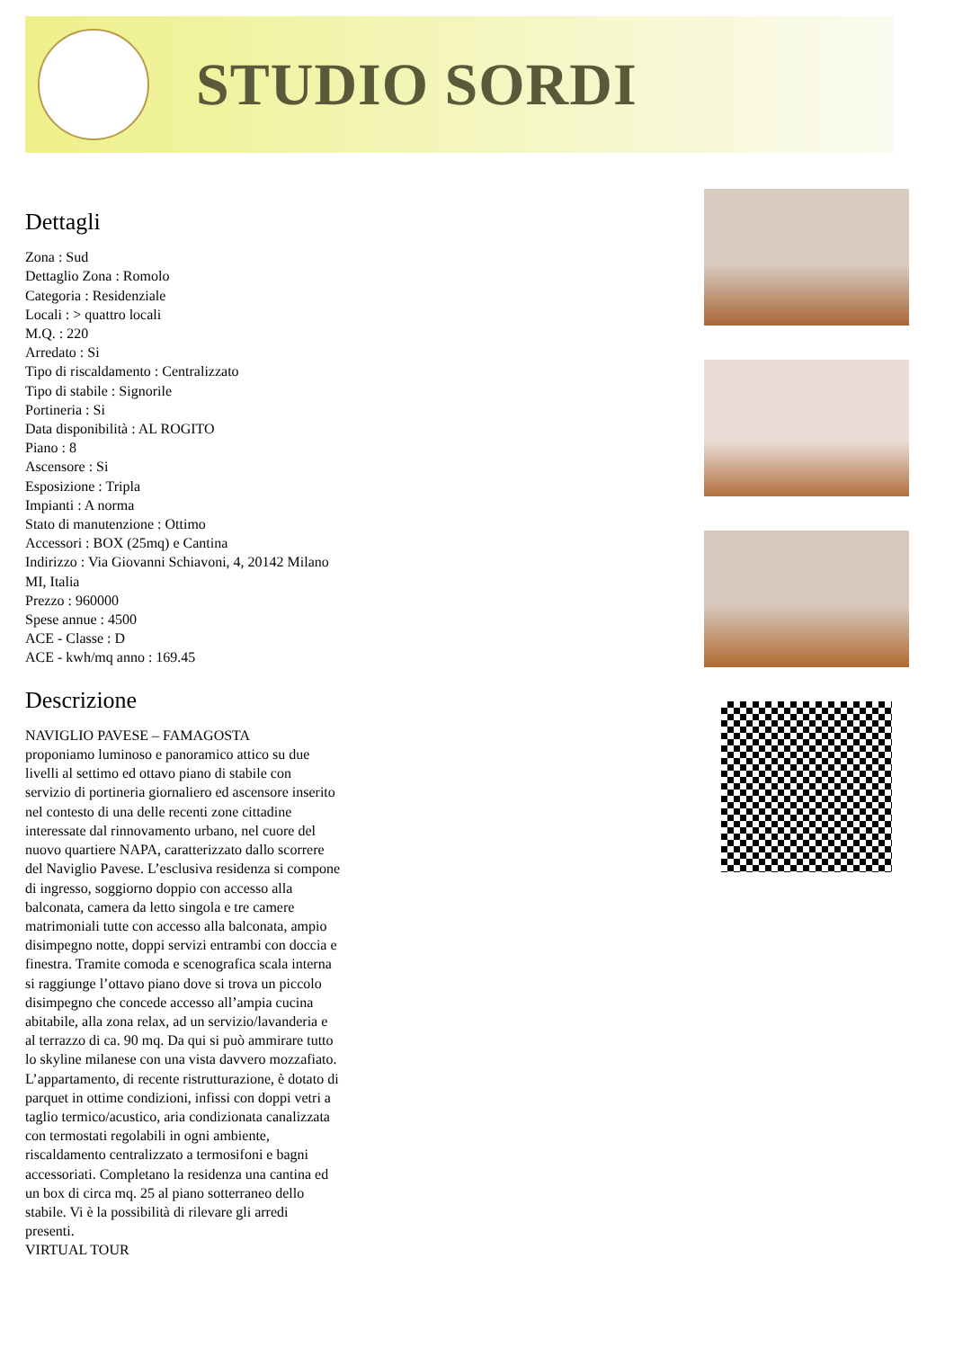STUDIO SORDI
Dettagli
Zona : Sud
Dettaglio Zona : Romolo
Categoria : Residenziale
Locali : > quattro locali
M.Q. : 220
Arredato : Si
Tipo di riscaldamento : Centralizzato
Tipo di stabile : Signorile
Portineria : Si
Data disponibilità : AL ROGITO
Piano : 8
Ascensore : Si
Esposizione : Tripla
Impianti : A norma
Stato di manutenzione : Ottimo
Accessori : BOX (25mq) e Cantina
Indirizzo : Via Giovanni Schiavoni, 4, 20142 Milano MI, Italia
Prezzo : 960000
Spese annue : 4500
ACE - Classe : D
ACE - kwh/mq anno : 169.45
Descrizione
NAVIGLIO PAVESE – FAMAGOSTA
proponiamo luminoso e panoramico attico su due livelli al settimo ed ottavo piano di stabile con servizio di portineria giornaliero ed ascensore inserito nel contesto di una delle recenti zone cittadine interessate dal rinnovamento urbano, nel cuore del nuovo quartiere NAPA, caratterizzato dallo scorrere del Naviglio Pavese. L’esclusiva residenza si compone di ingresso, soggiorno doppio con accesso alla balconata, camera da letto singola e tre camere matrimoniali tutte con accesso alla balconata, ampio disimpegno notte, doppi servizi entrambi con doccia e finestra. Tramite comoda e scenografica scala interna si raggiunge l’ottavo piano dove si trova un piccolo disimpegno che concede accesso all’ampia cucina abitabile, alla zona relax, ad un servizio/lavanderia e al terrazzo di ca. 90 mq. Da qui si può ammirare tutto lo skyline milanese con una vista davvero mozzafiato. L’appartamento, di recente ristrutturazione, è dotato di parquet in ottime condizioni, infissi con doppi vetri a taglio termico/acustico, aria condizionata canalizzata con termostati regolabili in ogni ambiente, riscaldamento centralizzato a termosifoni e bagni accessoriati. Completano la residenza una cantina ed un box di circa mq. 25 al piano sotterraneo dello stabile. Vi è la possibilità di rilevare gli arredi presenti.
VIRTUAL TOUR